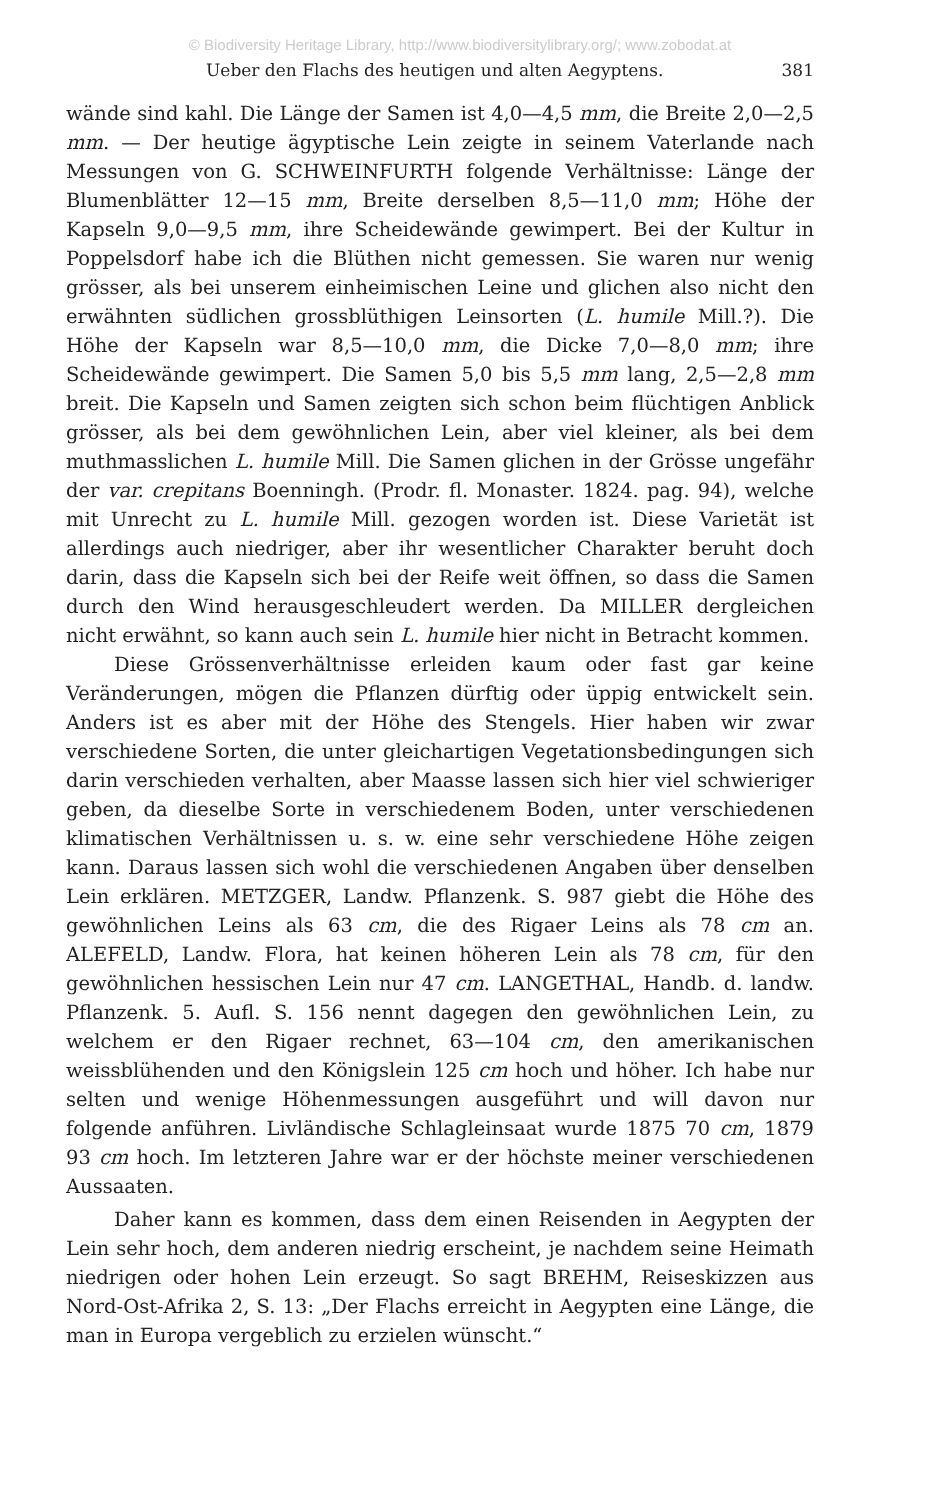© Biodiversity Heritage Library, http://www.biodiversitylibrary.org/; www.zobodat.at
Ueber den Flachs des heutigen und alten Aegyptens. 381
wände sind kahl. Die Länge der Samen ist 4,0—4,5 mm, die Breite 2,0—2,5 mm. — Der heutige ägyptische Lein zeigte in seinem Vaterlande nach Messungen von G. SCHWEINFURTH folgende Verhältnisse: Länge der Blumenblätter 12—15 mm, Breite derselben 8,5—11,0 mm; Höhe der Kapseln 9,0—9,5 mm, ihre Scheidewände gewimpert. Bei der Kultur in Poppelsdorf habe ich die Blüthen nicht gemessen. Sie waren nur wenig grösser, als bei unserem einheimischen Leine und glichen also nicht den erwähnten südlichen grossblüthigen Leinsorten (L. humile Mill.?). Die Höhe der Kapseln war 8,5—10,0 mm, die Dicke 7,0—8,0 mm; ihre Scheidewände gewimpert. Die Samen 5,0 bis 5,5 mm lang, 2,5—2,8 mm breit. Die Kapseln und Samen zeigten sich schon beim flüchtigen Anblick grösser, als bei dem gewöhnlichen Lein, aber viel kleiner, als bei dem muthmasslichen L. humile Mill. Die Samen glichen in der Grösse ungefähr der var. crepitans Boenningh. (Prodr. fl. Monaster. 1824. pag. 94), welche mit Unrecht zu L. humile Mill. gezogen worden ist. Diese Varietät ist allerdings auch niedriger, aber ihr wesentlicher Charakter beruht doch darin, dass die Kapseln sich bei der Reife weit öffnen, so dass die Samen durch den Wind herausgeschleudert werden. Da MILLER dergleichen nicht erwähnt, so kann auch sein L. humile hier nicht in Betracht kommen.
Diese Grössenverhältnisse erleiden kaum oder fast gar keine Veränderungen, mögen die Pflanzen dürftig oder üppig entwickelt sein. Anders ist es aber mit der Höhe des Stengels. Hier haben wir zwar verschiedene Sorten, die unter gleichartigen Vegetationsbedingungen sich darin verschieden verhalten, aber Maasse lassen sich hier viel schwieriger geben, da dieselbe Sorte in verschiedenem Boden, unter verschiedenen klimatischen Verhältnissen u. s. w. eine sehr verschiedene Höhe zeigen kann. Daraus lassen sich wohl die verschiedenen Angaben über denselben Lein erklären. METZGER, Landw. Pflanzenk. S. 987 giebt die Höhe des gewöhnlichen Leins als 63 cm, die des Rigaer Leins als 78 cm an. ALEFELD, Landw. Flora, hat keinen höheren Lein als 78 cm, für den gewöhnlichen hessischen Lein nur 47 cm. LANGETHAL, Handb. d. landw. Pflanzenk. 5. Aufl. S. 156 nennt dagegen den gewöhnlichen Lein, zu welchem er den Rigaer rechnet, 63—104 cm, den amerikanischen weissblühenden und den Königslein 125 cm hoch und höher. Ich habe nur selten und wenige Höhenmessungen ausgeführt und will davon nur folgende anführen. Livländische Schlagleinsaat wurde 1875 70 cm, 1879 93 cm hoch. Im letzteren Jahre war er der höchste meiner verschiedenen Aussaaten.
Daher kann es kommen, dass dem einen Reisenden in Aegypten der Lein sehr hoch, dem anderen niedrig erscheint, je nachdem seine Heimath niedrigen oder hohen Lein erzeugt. So sagt BREHM, Reiseskizzen aus Nord-Ost-Afrika 2, S. 13: „Der Flachs erreicht in Aegypten eine Länge, die man in Europa vergeblich zu erzielen wünscht.“